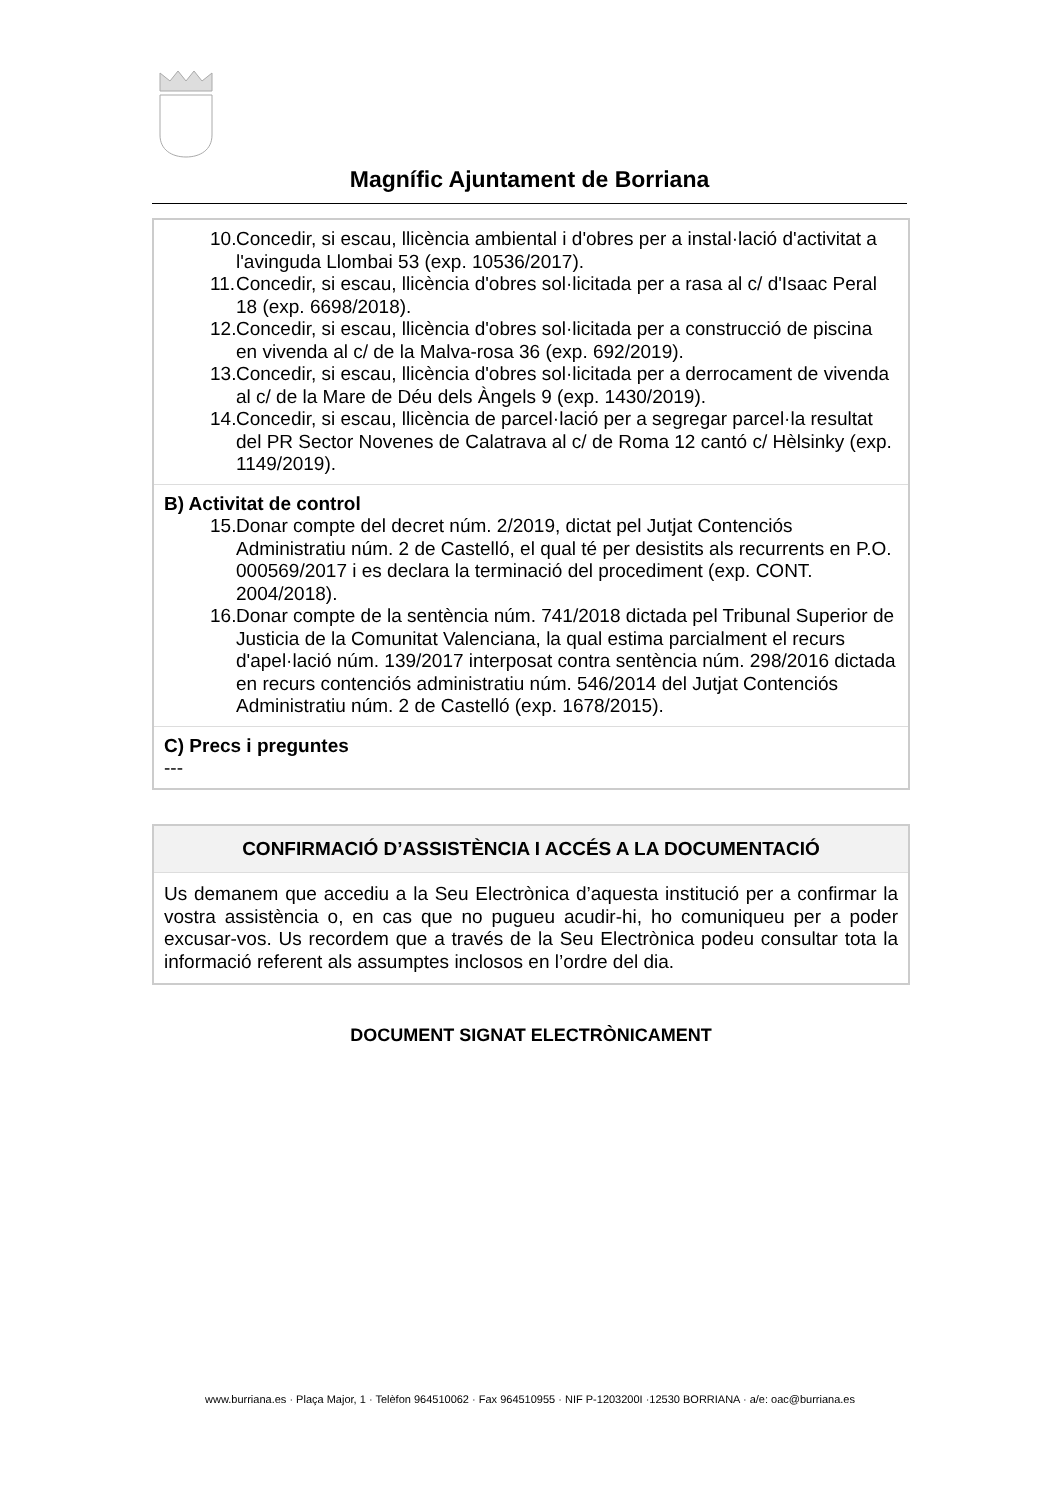Magnífic Ajuntament de Borriana
10. Concedir, si escau, llicència ambiental i d'obres per a instal·lació d'activitat a l'avinguda Llombai 53 (exp. 10536/2017).
11. Concedir, si escau, llicència d'obres sol·licitada per a rasa al c/ d'Isaac Peral 18 (exp. 6698/2018).
12. Concedir, si escau, llicència d'obres sol·licitada per a construcció de piscina en vivenda al c/ de la Malva-rosa 36 (exp. 692/2019).
13. Concedir, si escau, llicència d'obres sol·licitada per a derrocament de vivenda al c/ de la Mare de Déu dels Àngels 9 (exp. 1430/2019).
14. Concedir, si escau, llicència de parcel·lació per a segregar parcel·la resultat del PR Sector Novenes de Calatrava al c/ de Roma 12 cantó c/ Hèlsinky (exp. 1149/2019).
B) Activitat de control
15. Donar compte del decret núm. 2/2019, dictat pel Jutjat Contenciós Administratiu núm. 2 de Castelló, el qual té per desistits als recurrents en P.O. 000569/2017 i es declara la terminació del procediment (exp. CONT. 2004/2018).
16. Donar compte de la sentència núm. 741/2018 dictada pel Tribunal Superior de Justicia de la Comunitat Valenciana, la qual estima parcialment el recurs d'apel·lació núm. 139/2017 interposat contra sentència núm. 298/2016 dictada en recurs contenciós administratiu núm. 546/2014 del Jutjat Contenciós Administratiu núm. 2 de Castelló (exp. 1678/2015).
C) Precs i preguntes
---
CONFIRMACIÓ D’ASSISTÈNCIA I ACCÉS A LA DOCUMENTACIÓ
Us demanem que accediu a la Seu Electrònica d’aquesta institució per a confirmar la vostra assistència o, en cas que no pugueu acudir-hi, ho comuniqueu per a poder excusar-vos. Us recordem que a través de la Seu Electrònica podeu consultar tota la informació referent als assumptes inclosos en l’ordre del dia.
DOCUMENT SIGNAT ELECTRÒNICAMENT
www.burriana.es · Plaça Major, 1 · Telèfon 964510062 · Fax 964510955 · NIF P-1203200I ·12530 BORRIANA · a/e: oac@burriana.es